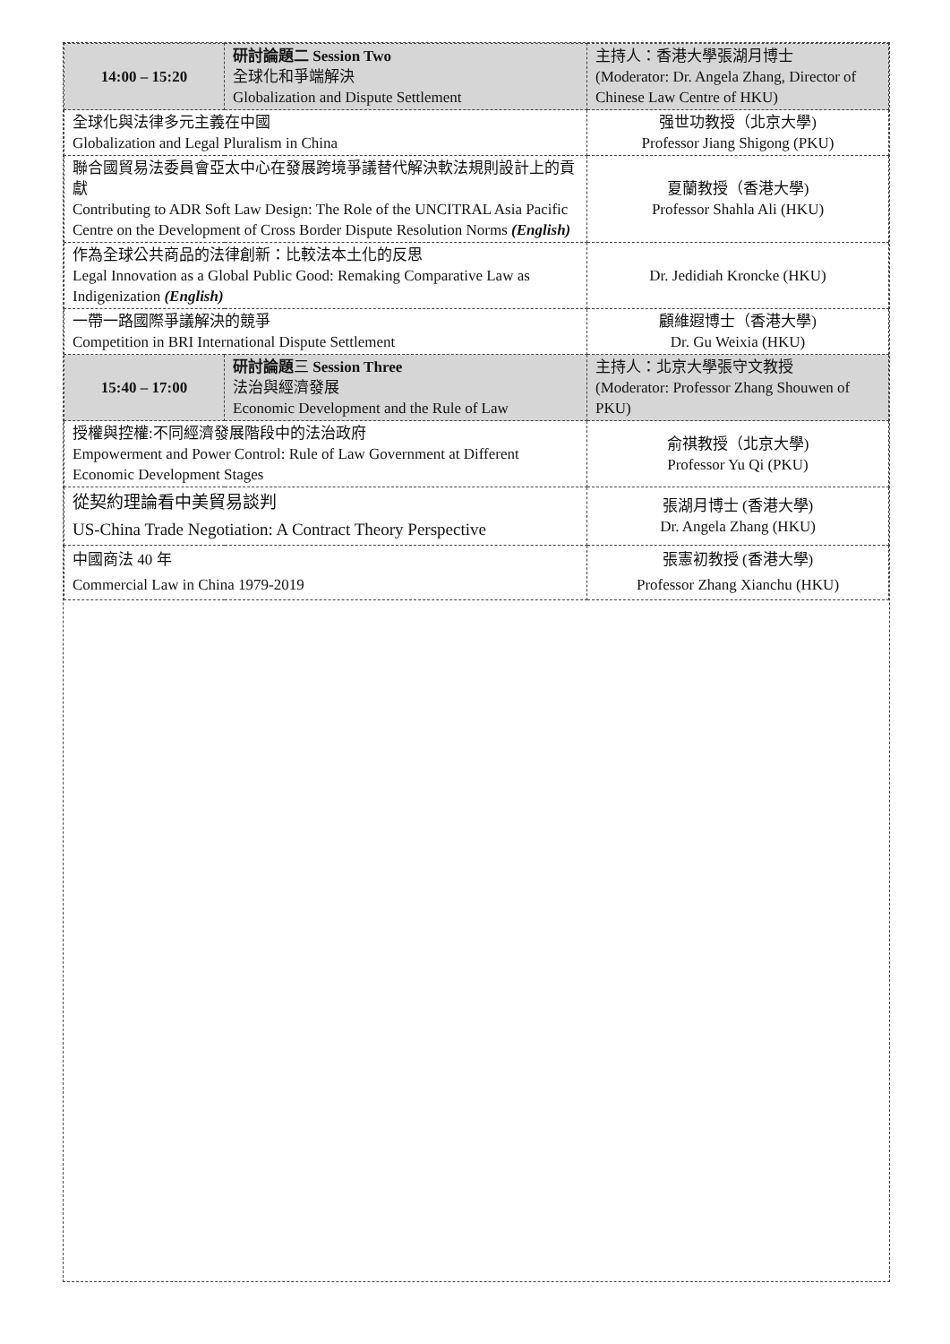| 14:00 – 15:20 | 研討論題二 Session Two 全球化和爭端解決 Globalization and Dispute Settlement | 主持人：香港大學張湖月博士 (Moderator: Dr. Angela Zhang, Director of Chinese Law Centre of HKU) |
| 全球化與法律多元主義在中國 Globalization and Legal Pluralism in China | | 强世功教授（北京大學) Professor Jiang Shigong (PKU) |
| 聯合國貿易法委員會亞太中心在發展跨境爭議替代解決軟法規則設計上的貢獻 Contributing to ADR Soft Law Design: The Role of the UNCITRAL Asia Pacific Centre on the Development of Cross Border Dispute Resolution Norms (English) | | 夏蘭教授（香港大學) Professor Shahla Ali (HKU) |
| 作為全球公共商品的法律創新：比較法本土化的反思 Legal Innovation as a Global Public Good: Remaking Comparative Law as Indigenization (English) | | Dr. Jedidiah Kroncke (HKU) |
| 一帶一路國際爭議解決的競爭 Competition in BRI International Dispute Settlement | | 顧維遐博士（香港大學) Dr. Gu Weixia (HKU) |
| 15:40 – 17:00 | 研討論題 三 Session Three 法治與經濟發展 Economic Development and the Rule of Law | 主持人：北京大學張守文教授 (Moderator: Professor Zhang Shouwen of PKU) |
| 授權與控權:不同經濟發展階段中的法治政府 Empowerment and Power Control: Rule of Law Government at Different Economic Development Stages | | 俞祺教授（北京大學) Professor Yu Qi (PKU) |
| 從契約理論看中美貿易談判 US-China Trade Negotiation: A Contract Theory Perspective | | 張湖月博士 (香港大學) Dr. Angela Zhang (HKU) |
| 中國商法 40 年 Commercial Law in China 1979-2019 | | 張憲初教授 (香港大學) Professor Zhang Xianchu (HKU) |